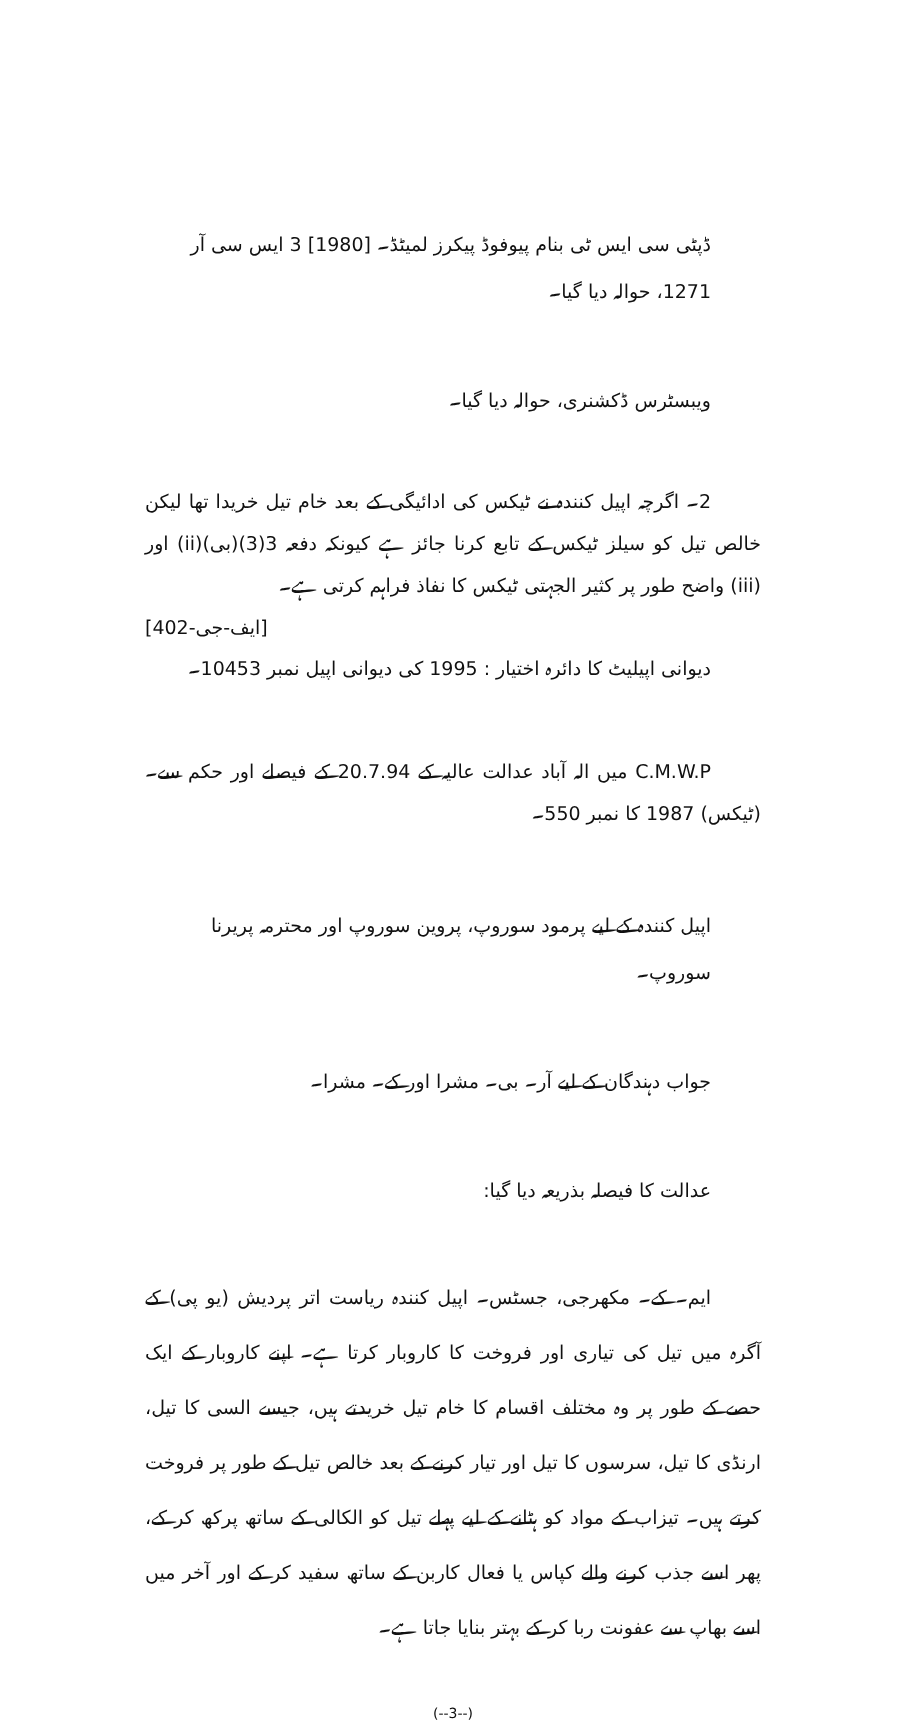ڈپٹی سی ایس ٹی بنام پیوفوڈ پیکرز لمیٹڈ۔ [1980] 3 ایس سی آر 1271، حوالہ دیا گیا۔
ویبسٹرس ڈکشنری، حوالہ دیا گیا۔
2۔ اگرچہ اپیل کنندہ نے ٹیکس کی ادائیگی کے بعد خام تیل خریدا تھا لیکن خالص تیل کو سیلز ٹیکس کے تابع کرنا جائز ہے کیونکہ دفعہ 3(3)(بی)(ii) اور (iii) واضح طور پر کثیر الجہتی ٹیکس کا نفاذ فراہم کرتی ہے۔
[402-ایف-جی]
دیوانی اپیلیٹ کا دائرہ اختیار : 1995 کی دیوانی اپیل نمبر 10453۔
C.M.W.P میں الہ آباد عدالت عالیہ کے 20.7.94 کے فیصلے اور حکم سے۔ (ٹیکس) 1987 کا نمبر 550۔
اپیل کنندہ کے لیے پرمود سوروپ، پروین سوروپ اور محترمہ پریرنا سوروپ۔
جواب دہندگان کے لیے آر۔ بی۔ مشرا اور کے۔ مشرا۔
عدالت کا فیصلہ بذریعہ دیا گیا:
ایم۔ کے۔ مکھرجی، جسٹس۔ اپیل کنندہ ریاست اتر پردیش (یو پی) کے آگرہ میں تیل کی تیاری اور فروخت کا کاروبار کرتا ہے۔ اپنے کاروبار کے ایک حصے کے طور پر وہ مختلف اقسام کا خام تیل خریدتے ہیں، جیسے السی کا تیل، ارنڈی کا تیل، سرسوں کا تیل اور تیار کرنے کے بعد خالص تیل کے طور پر فروخت کرتے ہیں۔ تیزاب کے مواد کو ہٹانے کے لیے پہلے تیل کو الکالی کے ساتھ پرکھ کر کے، پھر اسے جذب کرنے والے کپاس یا فعال کاربن کے ساتھ سفید کر کے اور آخر میں اسے بھاپ سے عفونت ربا کر کے بہتر بنایا جاتا ہے۔
(--3--)